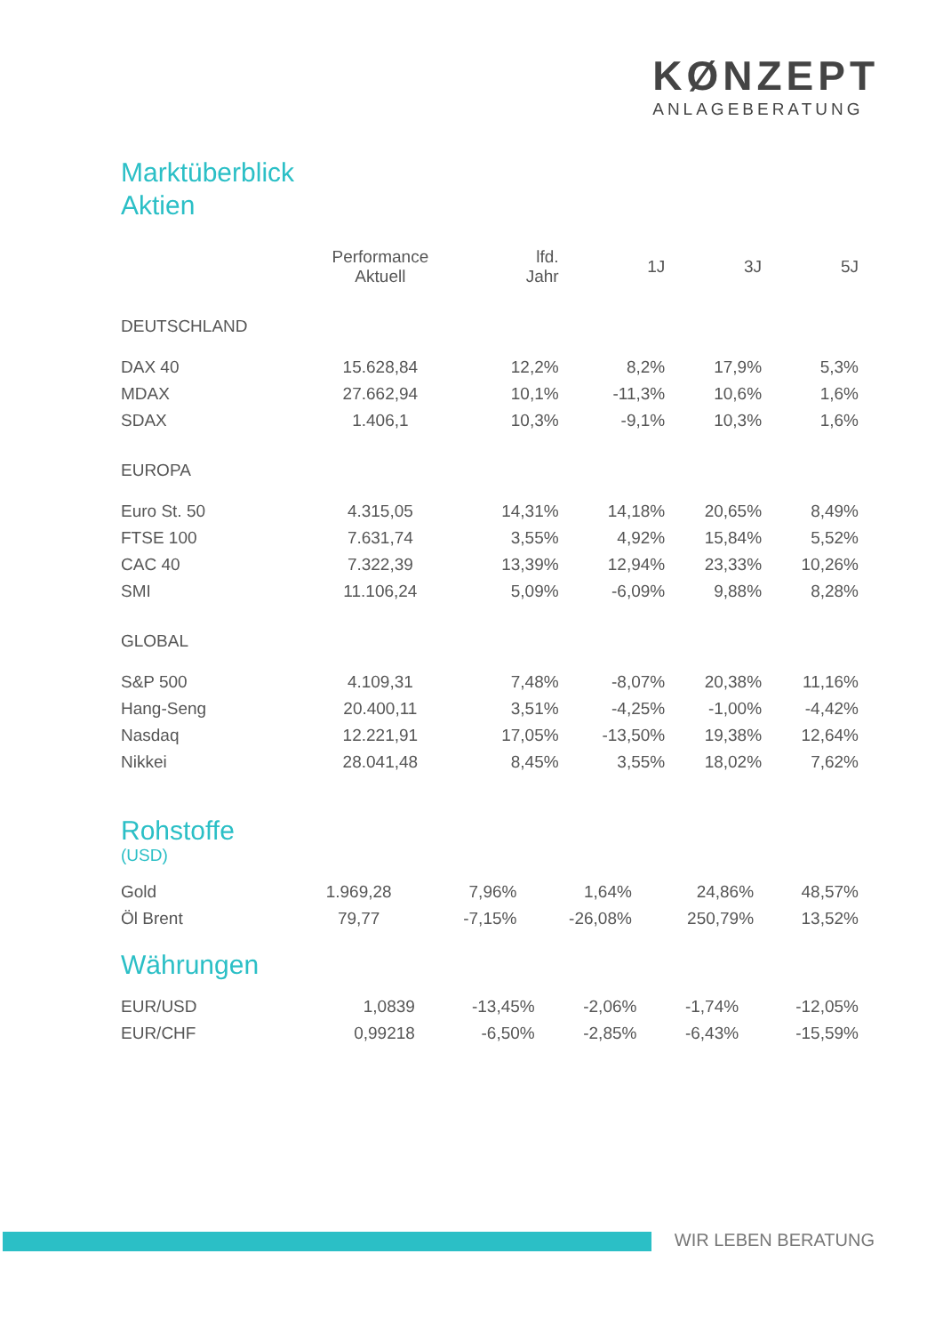KØNZEPT
ANLAGEBERATUNG
Marktüberblick
Aktien
| | Performance Aktuell | lfd. Jahr | 1J | 3J | 5J |
| --- | --- | --- | --- | --- | --- |
| DEUTSCHLAND | | | | | |
| DAX 40 | 15.628,84 | 12,2% | 8,2% | 17,9% | 5,3% |
| MDAX | 27.662,94 | 10,1% | -11,3% | 10,6% | 1,6% |
| SDAX | 1.406,1 | 10,3% | -9,1% | 10,3% | 1,6% |
| EUROPA | | | | | |
| Euro St. 50 | 4.315,05 | 14,31% | 14,18% | 20,65% | 8,49% |
| FTSE 100 | 7.631,74 | 3,55% | 4,92% | 15,84% | 5,52% |
| CAC 40 | 7.322,39 | 13,39% | 12,94% | 23,33% | 10,26% |
| SMI | 11.106,24 | 5,09% | -6,09% | 9,88% | 8,28% |
| GLOBAL | | | | | |
| S&P 500 | 4.109,31 | 7,48% | -8,07% | 20,38% | 11,16% |
| Hang-Seng | 20.400,11 | 3,51% | -4,25% | -1,00% | -4,42% |
| Nasdaq | 12.221,91 | 17,05% | -13,50% | 19,38% | 12,64% |
| Nikkei | 28.041,48 | 8,45% | 3,55% | 18,02% | 7,62% |
Rohstoffe
(USD)
| Gold | 1.969,28 | 7,96% | 1,64% | 24,86% | 48,57% |
| Öl Brent | 79,77 | -7,15% | -26,08% | 250,79% | 13,52% |
Währungen
| EUR/USD | 1,0839 | -13,45% | -2,06% | -1,74% | -12,05% |
| EUR/CHF | 0,99218 | -6,50% | -2,85% | -6,43% | -15,59% |
WIR LEBEN BERATUNG